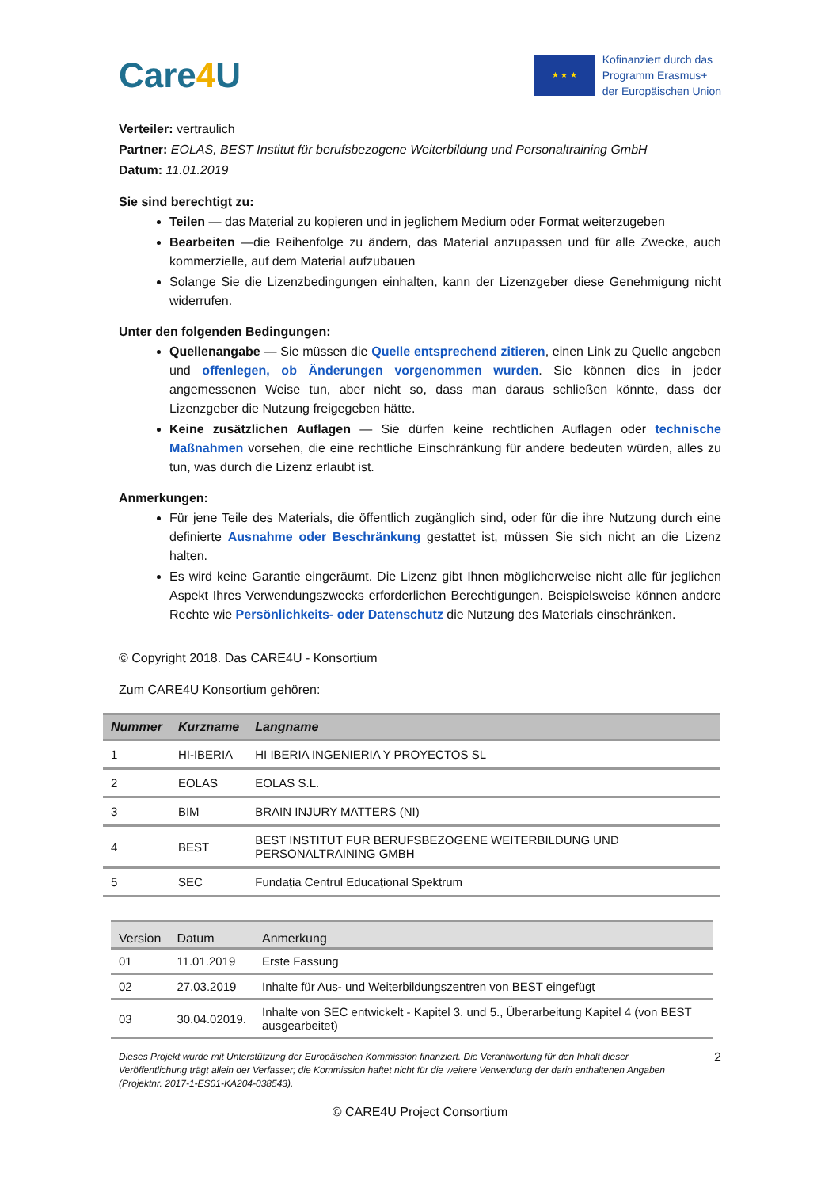Care4 U
★ ★ ★
Kofinanziert durch das
Programm Erasmus+
der Europäischen Union
Verteiler: vertraulich
Partner: EOLAS, BEST Institut für berufsbezogene Weiterbildung und Personaltraining GmbH
Datum: 11.01.2019
Sie sind berechtigt zu:
Teilen — das Material zu kopieren und in jeglichem Medium oder Format weiterzugeben
Bearbeiten —die Reihenfolge zu ändern, das Material anzupassen und für alle Zwecke, auch kommerzielle, auf dem Material aufzubauen
Solange Sie die Lizenzbedingungen einhalten, kann der Lizenzgeber diese Genehmigung nicht widerrufen.
Unter den folgenden Bedingungen:
Quellenangabe — Sie müssen die Quelle entsprechend zitieren, einen Link zu Quelle angeben und offenlegen, ob Änderungen vorgenommen wurden. Sie können dies in jeder angemessenen Weise tun, aber nicht so, dass man daraus schließen könnte, dass der Lizenzgeber die Nutzung freigegeben hätte.
Keine zusätzlichen Auflagen — Sie dürfen keine rechtlichen Auflagen oder technische Maßnahmen vorsehen, die eine rechtliche Einschränkung für andere bedeuten würden, alles zu tun, was durch die Lizenz erlaubt ist.
Anmerkungen:
Für jene Teile des Materials, die öffentlich zugänglich sind, oder für die ihre Nutzung durch eine definierte Ausnahme oder Beschränkung gestattet ist, müssen Sie sich nicht an die Lizenz halten.
Es wird keine Garantie eingeräumt. Die Lizenz gibt Ihnen möglicherweise nicht alle für jeglichen Aspekt Ihres Verwendungszwecks erforderlichen Berechtigungen. Beispielsweise können andere Rechte wie Persönlichkeits- oder Datenschutz die Nutzung des Materials einschränken.
© Copyright 2018. Das CARE4U - Konsortium
Zum CARE4U Konsortium gehören:
| Nummer | Kurzname | Langname |
| --- | --- | --- |
| 1 | HI-IBERIA | HI IBERIA INGENIERIA Y PROYECTOS SL |
| 2 | EOLAS | EOLAS S.L. |
| 3 | BIM | BRAIN INJURY MATTERS (NI) |
| 4 | BEST | BEST INSTITUT FUR BERUFSBEZOGENE WEITERBILDUNG UND PERSONALTRAINING GMBH |
| 5 | SEC | Fundația Centrul Educațional Spektrum |
| Version | Datum | Anmerkung |
| --- | --- | --- |
| 01 | 11.01.2019 | Erste Fassung |
| 02 | 27.03.2019 | Inhalte für Aus- und Weiterbildungszentren von BEST eingefügt |
| 03 | 30.04.02019. | Inhalte von SEC entwickelt - Kapitel 3. und 5., Überarbeitung Kapitel 4 (von BEST ausgearbeitet) |
Dieses Projekt wurde mit Unterstützung der Europäischen Kommission finanziert. Die Verantwortung für den Inhalt dieser Veröffentlichung trägt allein der Verfasser; die Kommission haftet nicht für die weitere Verwendung der darin enthaltenen Angaben (Projektnr. 2017-1-ES01-KA204-038543).
2
© CARE4U Project Consortium